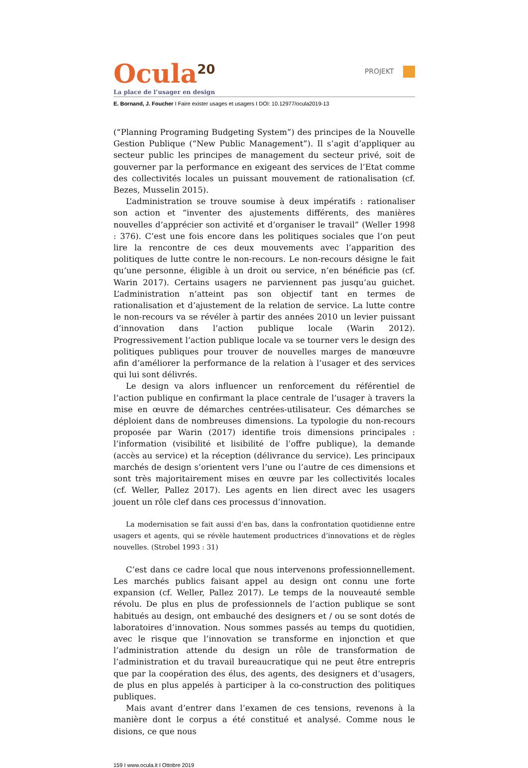Ocula<sup>20</sup>
PROJEKT
La place de l’usager en design
E. Bornand, J. Foucher I Faire exister usages et usagers I DOI: 10.12977/ocula2019-13
(“Planning Programing Budgeting System”) des principes de la Nouvelle Gestion Publique (“New Public Management”). Il s’agit d’appliquer au secteur public les principes de management du secteur privé, soit de gouverner par la performance en exigeant des services de l’Etat comme des collectivités locales un puissant mouvement de rationalisation (cf. Bezes, Musselin 2015).
L’administration se trouve soumise à deux impératifs : rationaliser son action et “inventer des ajustements différents, des manières nouvelles d’apprécier son activité et d’organiser le travail” (Weller 1998 : 376). C’est une fois encore dans les politiques sociales que l’on peut lire la rencontre de ces deux mouvements avec l’apparition des politiques de lutte contre le non-recours. Le non-recours désigne le fait qu’une personne, éligible à un droit ou service, n’en bénéficie pas (cf. Warin 2017). Certains usagers ne parviennent pas jusqu’au guichet. L’administration n’atteint pas son objectif tant en termes de rationalisation et d’ajustement de la relation de service. La lutte contre le non-recours va se révéler à partir des années 2010 un levier puissant d’innovation dans l’action publique locale (Warin 2012). Progressivement l’action publique locale va se tourner vers le design des politiques publiques pour trouver de nouvelles marges de manœuvre afin d’améliorer la performance de la relation à l’usager et des services qui lui sont délivrés.
Le design va alors influencer un renforcement du référentiel de l’action publique en confirmant la place centrale de l’usager à travers la mise en œuvre de démarches centrées-utilisateur. Ces démarches se déploient dans de nombreuses dimensions. La typologie du non-recours proposée par Warin (2017) identifie trois dimensions principales : l’information (visibilité et lisibilité de l’offre publique), la demande (accès au service) et la réception (délivrance du service). Les principaux marchés de design s’orientent vers l’une ou l’autre de ces dimensions et sont très majoritairement mises en œuvre par les collectivités locales (cf. Weller, Pallez 2017). Les agents en lien direct avec les usagers jouent un rôle clef dans ces processus d’innovation.
La modernisation se fait aussi d’en bas, dans la confrontation quotidienne entre usagers et agents, qui se révèle hautement productrices d’innovations et de règles nouvelles. (Strobel 1993 : 31)
C’est dans ce cadre local que nous intervenons professionnellement. Les marchés publics faisant appel au design ont connu une forte expansion (cf. Weller, Pallez 2017). Le temps de la nouveauté semble révolu. De plus en plus de professionnels de l’action publique se sont habitués au design, ont embauché des designers et / ou se sont dotés de laboratoires d’innovation. Nous sommes passés au temps du quotidien, avec le risque que l’innovation se transforme en injonction et que l’administration attende du design un rôle de transformation de l’administration et du travail bureaucratique qui ne peut être entrepris que par la coopération des élus, des agents, des designers et d’usagers, de plus en plus appelés à participer à la co-construction des politiques publiques.
Mais avant d’entrer dans l’examen de ces tensions, revenons à la manière dont le corpus a été constitué et analysé. Comme nous le disions, ce que nous
159 I www.ocula.it I Ottobre 2019